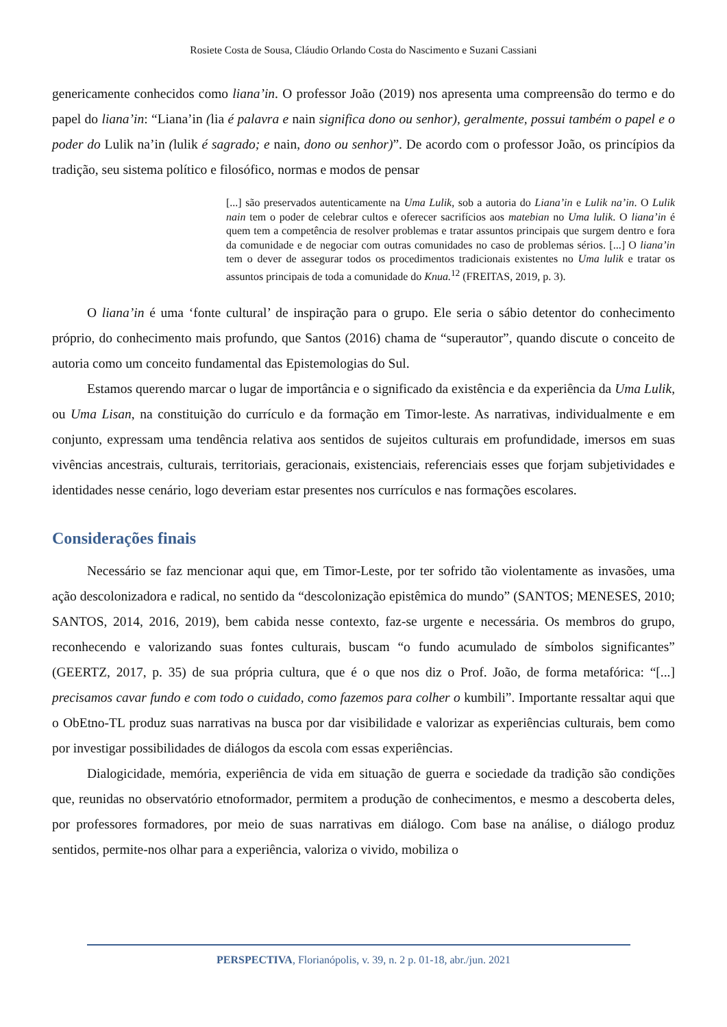Rosiete Costa de Sousa, Cláudio Orlando Costa do Nascimento e Suzani Cassiani
genericamente conhecidos como liana’in. O professor João (2019) nos apresenta uma compreensão do termo e do papel do liana’in: “Liana’in (lia é palavra e nain significa dono ou senhor), geralmente, possui também o papel e o poder do Lulik na’in (lulik é sagrado; e nain, dono ou senhor)”. De acordo com o professor João, os princípios da tradição, seu sistema político e filosófico, normas e modos de pensar
[...] são preservados autenticamente na Uma Lulik, sob a autoria do Liana’in e Lulik na’in. O Lulik nain tem o poder de celebrar cultos e oferecer sacrifícios aos matebian no Uma lulik. O liana’in é quem tem a competência de resolver problemas e tratar assuntos principais que surgem dentro e fora da comunidade e de negociar com outras comunidades no caso de problemas sérios. [...] O liana’in tem o dever de assegurar todos os procedimentos tradicionais existentes no Uma lulik e tratar os assuntos principais de toda a comunidade do Knua.<sup>12</sup> (FREITAS, 2019, p. 3).
O liana’in é uma ‘fonte cultural’ de inspiração para o grupo. Ele seria o sábio detentor do conhecimento próprio, do conhecimento mais profundo, que Santos (2016) chama de “superautor”, quando discute o conceito de autoria como um conceito fundamental das Epistemologias do Sul.
Estamos querendo marcar o lugar de importância e o significado da existência e da experiência da Uma Lulik, ou Uma Lisan, na constituição do currículo e da formação em Timor-leste. As narrativas, individualmente e em conjunto, expressam uma tendência relativa aos sentidos de sujeitos culturais em profundidade, imersos em suas vivências ancestrais, culturais, territoriais, geracionais, existenciais, referenciais esses que forjam subjetividades e identidades nesse cenário, logo deveriam estar presentes nos currículos e nas formações escolares.
Considerações finais
Necessário se faz mencionar aqui que, em Timor-Leste, por ter sofrido tão violentamente as invasões, uma ação descolonizadora e radical, no sentido da “descolonização epistêmica do mundo” (SANTOS; MENESES, 2010; SANTOS, 2014, 2016, 2019), bem cabida nesse contexto, faz-se urgente e necessária. Os membros do grupo, reconhecendo e valorizando suas fontes culturais, buscam “o fundo acumulado de símbolos significantes” (GEERTZ, 2017, p. 35) de sua própria cultura, que é o que nos diz o Prof. João, de forma metafórica: “[...] precisamos cavar fundo e com todo o cuidado, como fazemos para colher o kumbili”. Importante ressaltar aqui que o ObEtno-TL produz suas narrativas na busca por dar visibilidade e valorizar as experiências culturais, bem como por investigar possibilidades de diálogos da escola com essas experiências.
Dialogicidade, memória, experiência de vida em situação de guerra e sociedade da tradição são condições que, reunidas no observatório etnoformador, permitem a produção de conhecimentos, e mesmo a descoberta deles, por professores formadores, por meio de suas narrativas em diálogo. Com base na análise, o diálogo produz sentidos, permite-nos olhar para a experiência, valoriza o vivido, mobiliza o
PERSPECTIVA, Florianópolis, v. 39, n. 2 p. 01-18, abr./jun. 2021